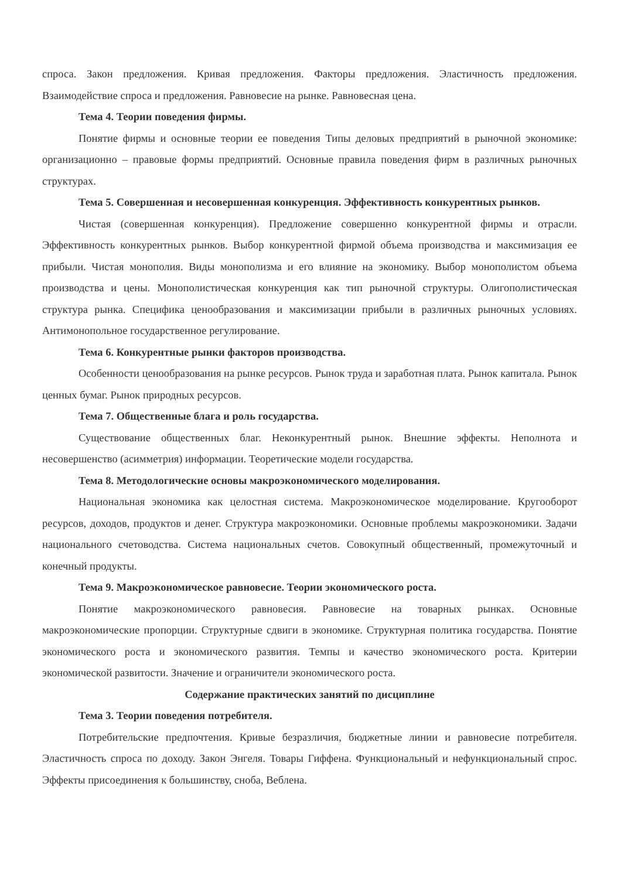спроса. Закон предложения. Кривая предложения. Факторы предложения. Эластичность предложения. Взаимодействие спроса и предложения. Равновесие на рынке. Равновесная цена.
Тема 4. Теории поведения фирмы.
Понятие фирмы и основные теории ее поведения Типы деловых предприятий в рыночной экономике: организационно – правовые формы предприятий. Основные правила поведения фирм в различных рыночных структурах.
Тема 5. Совершенная и несовершенная конкуренция. Эффективность конкурентных рынков.
Чистая (совершенная конкуренция). Предложение совершенно конкурентной фирмы и отрасли. Эффективность конкурентных рынков. Выбор конкурентной фирмой объема производства и максимизация ее прибыли. Чистая монополия. Виды монополизма и его влияние на экономику. Выбор монополистом объема производства и цены. Монополистическая конкуренция как тип рыночной структуры. Олигополистическая структура рынка. Специфика ценообразования и максимизации прибыли в различных рыночных условиях. Антимонопольное государственное регулирование.
Тема 6. Конкурентные рынки факторов производства.
Особенности ценообразования на рынке ресурсов. Рынок труда и заработная плата. Рынок капитала. Рынок ценных бумаг. Рынок природных ресурсов.
Тема 7. Общественные блага и роль государства.
Существование общественных благ. Неконкурентный рынок. Внешние эффекты. Неполнота и несовершенство (асимметрия) информации. Теоретические модели государства.
Тема 8. Методологические основы макроэкономического моделирования.
Национальная экономика как целостная система. Макроэкономическое моделирование. Кругооборот ресурсов, доходов, продуктов и денег. Структура макроэкономики. Основные проблемы макроэкономики. Задачи национального счетоводства. Система национальных счетов. Совокупный общественный, промежуточный и конечный продукты.
Тема 9. Макроэкономическое равновесие. Теории экономического роста.
Понятие макроэкономического равновесия. Равновесие на товарных рынках. Основные макроэкономические пропорции. Структурные сдвиги в экономике. Структурная политика государства. Понятие экономического роста и экономического развития. Темпы и качество экономического роста. Критерии экономической развитости. Значение и ограничители экономического роста.
Содержание практических занятий по дисциплине
Тема 3. Теории поведения потребителя.
Потребительские предпочтения. Кривые безразличия, бюджетные линии и равновесие потребителя. Эластичность спроса по доходу. Закон Энгеля. Товары Гиффена. Функциональный и нефункциональный спрос. Эффекты присоединения к большинству, сноба, Веблена.